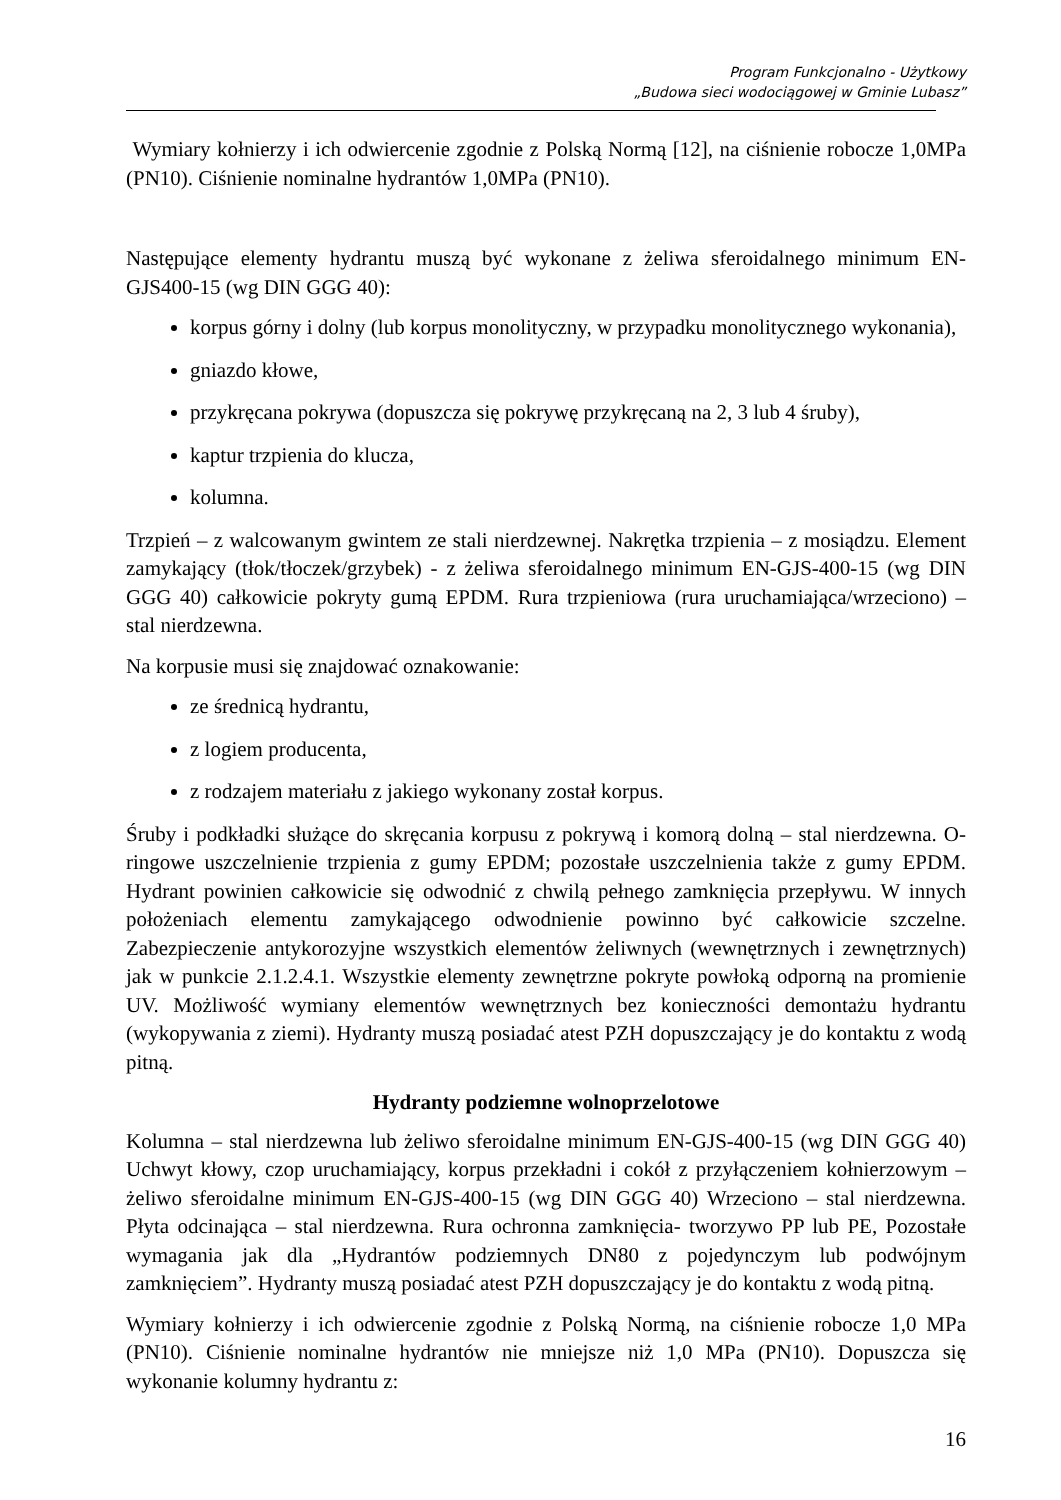Program Funkcjonalno - Użytkowy
„Budowa sieci wodociągowej w Gminie Lubasz”
Wymiary kołnierzy i ich odwiercenie zgodnie z Polską Normą [12], na ciśnienie robocze 1,0MPa (PN10). Ciśnienie nominalne hydrantów 1,0MPa (PN10).
Następujące elementy hydrantu muszą być wykonane z żeliwa sferoidalnego minimum EN-GJS400-15 (wg DIN GGG 40):
korpus górny i dolny (lub korpus monolityczny, w przypadku monolitycznego wykonania),
gniazdo kłowe,
przykręcana pokrywa (dopuszcza się pokrywę przykręcaną na 2, 3 lub 4 śruby),
kaptur trzpienia do klucza,
kolumna.
Trzpień – z walcowanym gwintem ze stali nierdzewnej. Nakrętka trzpienia – z mosiądzu. Element zamykający (tłok/tłoczek/grzybek) - z żeliwa sferoidalnego minimum EN-GJS-400-15 (wg DIN GGG 40) całkowicie pokryty gumą EPDM. Rura trzpieniowa (rura uruchamiająca/wrzeciono) – stal nierdzewna.
Na korpusie musi się znajdować oznakowanie:
ze średnicą hydrantu,
z logiem producenta,
z rodzajem materiału z jakiego wykonany został korpus.
Śruby i podkładki służące do skręcania korpusu z pokrywą i komorą dolną – stal nierdzewna. O-ringowe uszczelnienie trzpienia z gumy EPDM; pozostałe uszczelnienia także z gumy EPDM. Hydrant powinien całkowicie się odwodnić z chwilą pełnego zamknięcia przepływu. W innych położeniach elementu zamykającego odwodnienie powinno być całkowicie szczelne. Zabezpieczenie antykorozyjne wszystkich elementów żeliwnych (wewnętrznych i zewnętrznych) jak w punkcie 2.1.2.4.1. Wszystkie elementy zewnętrzne pokryte powłoką odporną na promienie UV. Możliwość wymiany elementów wewnętrznych bez konieczności demontażu hydrantu (wykopywania z ziemi). Hydranty muszą posiadać atest PZH dopuszczający je do kontaktu z wodą pitną.
Hydranty podziemne wolnoprzelotowe
Kolumna – stal nierdzewna lub żeliwo sferoidalne minimum EN-GJS-400-15 (wg DIN GGG 40) Uchwyt kłowy, czop uruchamiający, korpus przekładni i cokół z przyłączeniem kołnierzowym – żeliwo sferoidalne minimum EN-GJS-400-15 (wg DIN GGG 40) Wrzeciono – stal nierdzewna. Płyta odcinająca – stal nierdzewna. Rura ochronna zamknięcia- tworzywo PP lub PE, Pozostałe wymagania jak dla „Hydrantów podziemnych DN80 z pojedynczym lub podwójnym zamknięciem”. Hydranty muszą posiadać atest PZH dopuszczający je do kontaktu z wodą pitną.
Wymiary kołnierzy i ich odwiercenie zgodnie z Polską Normą, na ciśnienie robocze 1,0 MPa (PN10). Ciśnienie nominalne hydrantów nie mniejsze niż 1,0 MPa (PN10). Dopuszcza się wykonanie kolumny hydrantu z:
16